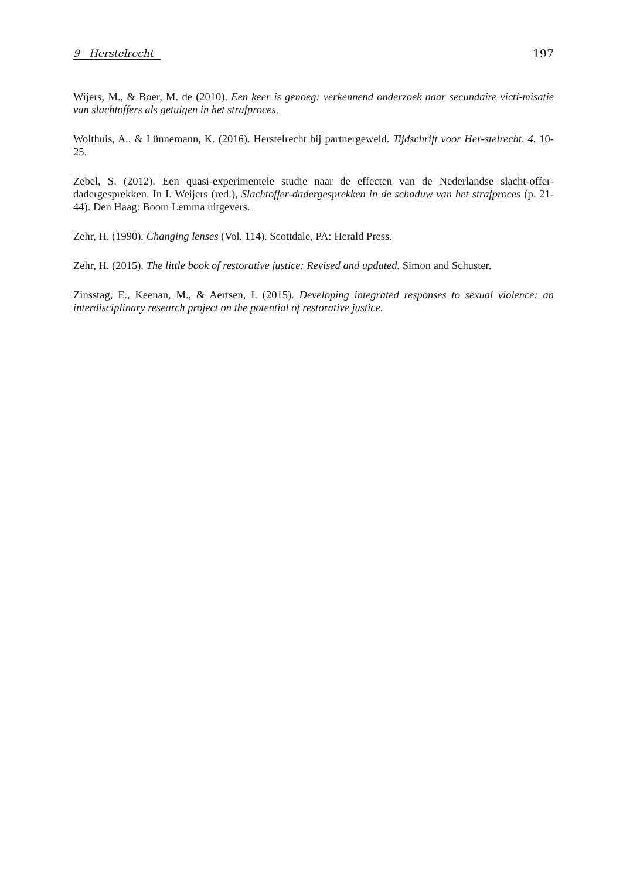9 Herstelrecht 197
Wijers, M., & Boer, M. de (2010). Een keer is genoeg: verkennend onderzoek naar secundaire victi-misatie van slachtoffers als getuigen in het strafproces.
Wolthuis, A., & Lünnemann, K. (2016). Herstelrecht bij partnergeweld. Tijdschrift voor Her-stelrecht, 4, 10-25.
Zebel, S. (2012). Een quasi-experimentele studie naar de effecten van de Nederlandse slacht-offer-dadergesprekken. In I. Weijers (red.), Slachtoffer-dadergesprekken in de schaduw van het strafproces (p. 21-44). Den Haag: Boom Lemma uitgevers.
Zehr, H. (1990). Changing lenses (Vol. 114). Scottdale, PA: Herald Press.
Zehr, H. (2015). The little book of restorative justice: Revised and updated. Simon and Schuster.
Zinsstag, E., Keenan, M., & Aertsen, I. (2015). Developing integrated responses to sexual violence: an interdisciplinary research project on the potential of restorative justice.